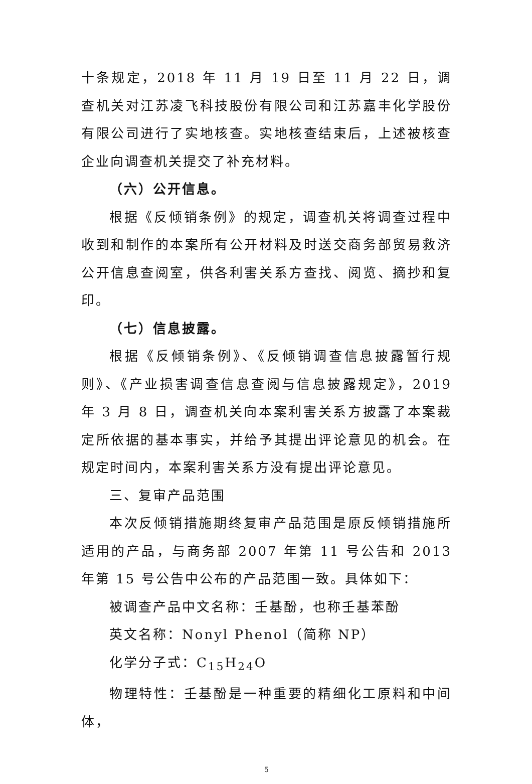十条规定，2018 年 11 月 19 日至 11 月 22 日，调查机关对江苏凌飞科技股份有限公司和江苏嘉丰化学股份有限公司进行了实地核查。实地核查结束后，上述被核查企业向调查机关提交了补充材料。
（六）公开信息。
根据《反倾销条例》的规定，调查机关将调查过程中收到和制作的本案所有公开材料及时送交商务部贸易救济公开信息查阅室，供各利害关系方查找、阅览、摘抄和复印。
（七）信息披露。
根据《反倾销条例》、《反倾销调查信息披露暂行规则》、《产业损害调查信息查阅与信息披露规定》，2019 年 3 月 8 日，调查机关向本案利害关系方披露了本案裁定所依据的基本事实，并给予其提出评论意见的机会。在规定时间内，本案利害关系方没有提出评论意见。
三、复审产品范围
本次反倾销措施期终复审产品范围是原反倾销措施所适用的产品，与商务部 2007 年第 11 号公告和 2013 年第 15 号公告中公布的产品范围一致。具体如下：
被调查产品中文名称：壬基酚，也称壬基苯酚
英文名称：Nonyl Phenol（简称 NP）
化学分子式：C<sub>15</sub>H<sub>24</sub>O
物理特性：壬基酚是一种重要的精细化工原料和中间体，
5